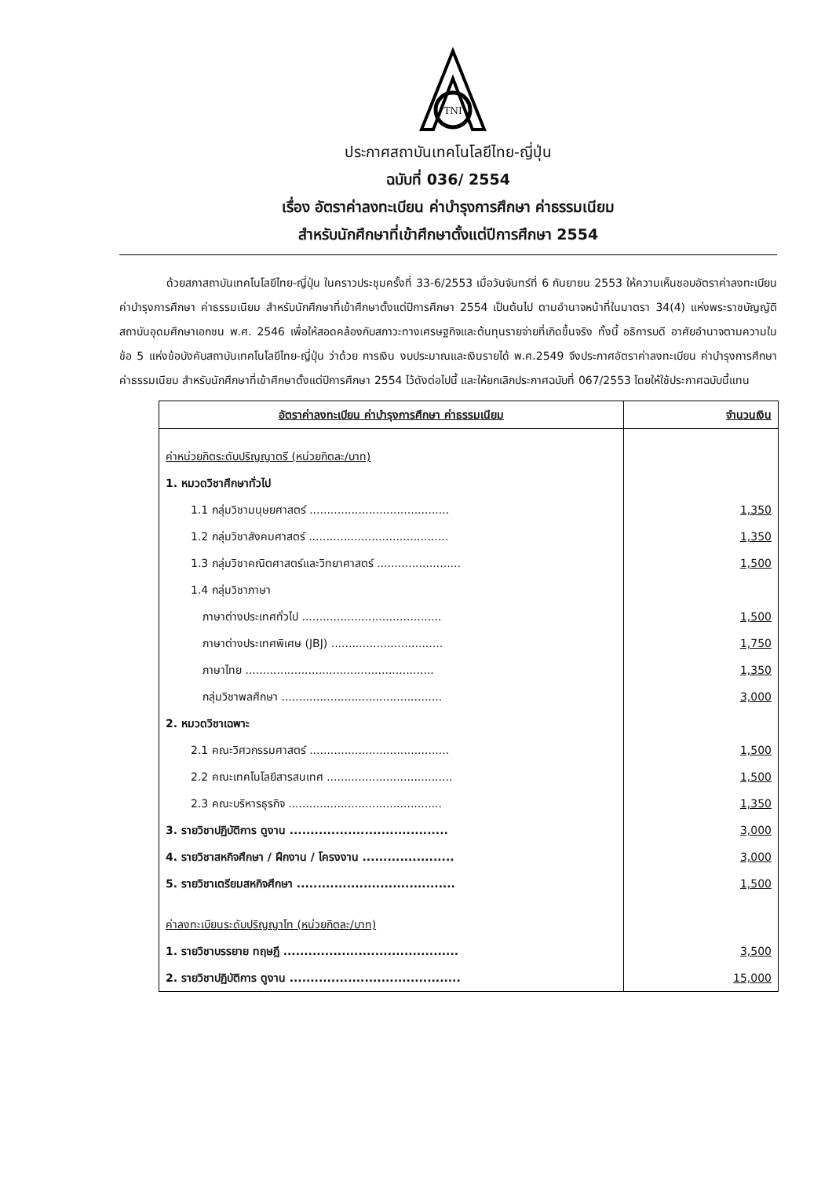TNI
ประกาศสถาบันเทคโนโลยีไทย-ญี่ปุ่น
ฉบับที่ 036/ 2554
เรื่อง อัตราค่าลงทะเบียน ค่าบำรุงการศึกษา ค่าธรรมเนียม
สำหรับนักศึกษาที่เข้าศึกษาตั้งแต่ปีการศึกษา 2554
ด้วยสภาสถาบันเทคโนโลยีไทย-ญี่ปุ่น ในคราวประชุมครั้งที่ 33-6/2553 เมื่อวันจันทร์ที่ 6 กันยายน 2553 ให้ความเห็นชอบอัตราค่าลงทะเบียน ค่าบำรุงการศึกษา ค่าธรรมเนียม สำหรับนักศึกษาที่เข้าศึกษาตั้งแต่ปีการศึกษา 2554 เป็นต้นไป ตามอำนาจหน้าที่ในมาตรา 34(4) แห่งพระราชบัญญัติสถาบันอุดมศึกษาเอกชน พ.ศ. 2546 เพื่อให้สอดคล้องกับสภาวะทางเศรษฐกิจและต้นทุนรายจ่ายที่เกิดขึ้นจริง ทั้งนี้ อธิการบดี อาศัยอำนาจตามความในข้อ 5 แห่งข้อบังคับสถาบันเทคโนโลยีไทย-ญี่ปุ่น ว่าด้วย การเงิน งบประมาณและเงินรายได้ พ.ศ.2549 จึงประกาศอัตราค่าลงทะเบียน ค่าบำรุงการศึกษา ค่าธรรมเนียม สำหรับนักศึกษาที่เข้าศึกษาตั้งแต่ปีการศึกษา 2554 ไว้ดังต่อไปนี้ และให้ยกเลิกประกาศฉบับที่ 067/2553 โดยให้ใช้ประกาศฉบับนี้แทน
| อัตราค่าลงทะเบียน ค่าบำรุงการศึกษา ค่าธรรมเนียม | จำนวนเงิน |
| --- | --- |
| ค่าหน่วยกิตระดับปริญญาตรี (หน่วยกิตละ/บาท) | |
| 1. หมวดวิชาศึกษาทั่วไป | |
| 1.1 กลุ่มวิชามนุษยศาสตร์ ........................................ | 1,350 |
| 1.2 กลุ่มวิชาสังคมศาสตร์ ........................................ | 1,350 |
| 1.3 กลุ่มวิชาคณิตศาสตร์และวิทยาศาสตร์ ........................ | 1,500 |
| 1.4 กลุ่มวิชาภาษา | |
| ภาษาต่างประเทศทั่วไป ........................................ | 1,500 |
| ภาษาต่างประเทศพิเศษ (JBJ) ................................ | 1,750 |
| ภาษาไทย ...................................................... | 1,350 |
| กลุ่มวิชาพลศึกษา .............................................. | 3,000 |
| 2. หมวดวิชาเฉพาะ | |
| 2.1 คณะวิศวกรรมศาสตร์ ........................................ | 1,500 |
| 2.2 คณะเทคโนโลยีสารสนเทศ .................................... | 1,500 |
| 2.3 คณะบริหารธุรกิจ ............................................ | 1,350 |
| 3. รายวิชาปฏิบัติการ ดูงาน ...................................... | 3,000 |
| 4. รายวิชาสหกิจศึกษา / ฝึกงาน / โครงงาน ...................... | 3,000 |
| 5. รายวิชาเตรียมสหกิจศึกษา ...................................... | 1,500 |
| ค่าลงทะเบียนระดับปริญญาโท (หน่วยกิตละ/บาท) | |
| 1. รายวิชาบรรยาย ทฤษฎี .......................................... | 3,500 |
| 2. รายวิชาปฏิบัติการ ดูงาน ......................................... | 15,000 |